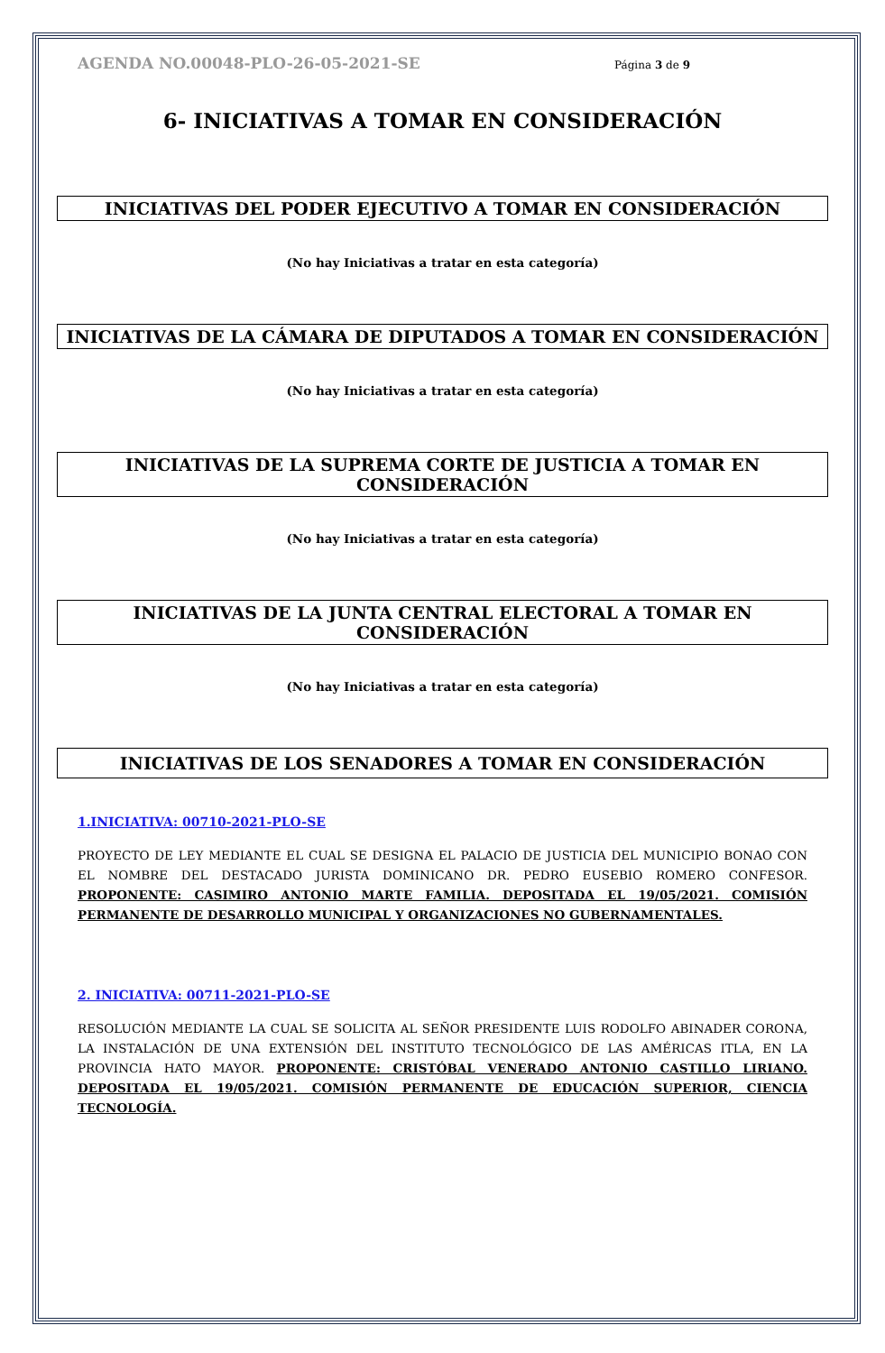AGENDA NO.00048-PLO-26-05-2021-SE Página 3 de 9
6- INICIATIVAS A TOMAR EN CONSIDERACIÓN
INICIATIVAS DEL PODER EJECUTIVO A TOMAR EN CONSIDERACIÓN
(No hay Iniciativas a tratar en esta categoría)
INICIATIVAS DE LA CÁMARA DE DIPUTADOS A TOMAR EN CONSIDERACIÓN
(No hay Iniciativas a tratar en esta categoría)
INICIATIVAS DE LA SUPREMA CORTE DE JUSTICIA A TOMAR EN CONSIDERACIÓN
(No hay Iniciativas a tratar en esta categoría)
INICIATIVAS DE LA JUNTA CENTRAL ELECTORAL A TOMAR EN CONSIDERACIÓN
(No hay Iniciativas a tratar en esta categoría)
INICIATIVAS DE LOS SENADORES A TOMAR EN CONSIDERACIÓN
1.INICIATIVA: 00710-2021-PLO-SE
PROYECTO DE LEY MEDIANTE EL CUAL SE DESIGNA EL PALACIO DE JUSTICIA DEL MUNICIPIO BONAO CON EL NOMBRE DEL DESTACADO JURISTA DOMINICANO DR. PEDRO EUSEBIO ROMERO CONFESOR. PROPONENTE: CASIMIRO ANTONIO MARTE FAMILIA. DEPOSITADA EL 19/05/2021. COMISIÓN PERMANENTE DE DESARROLLO MUNICIPAL Y ORGANIZACIONES NO GUBERNAMENTALES.
2. INICIATIVA: 00711-2021-PLO-SE
RESOLUCIÓN MEDIANTE LA CUAL SE SOLICITA AL SEÑOR PRESIDENTE LUIS RODOLFO ABINADER CORONA, LA INSTALACIÓN DE UNA EXTENSIÓN DEL INSTITUTO TECNOLÓGICO DE LAS AMÉRICAS ITLA, EN LA PROVINCIA HATO MAYOR. PROPONENTE: CRISTÓBAL VENERADO ANTONIO CASTILLO LIRIANO. DEPOSITADA EL 19/05/2021. COMISIÓN PERMANENTE DE EDUCACIÓN SUPERIOR, CIENCIA TECNOLOGÍA.